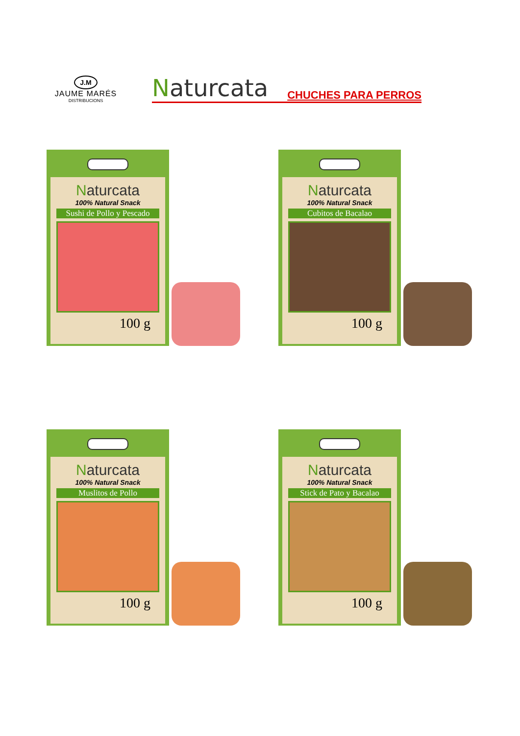J.M
JAUME MARÉS
DISTRIBUCIONS
Naturcata CHUCHES PARA PERROS
Naturcata
100% Natural Snack
Sushi de Pollo y Pescado
100 g
Naturcata
100% Natural Snack
Cubitos de Bacalao
100 g
Naturcata
100% Natural Snack
Muslitos de Pollo
100 g
Naturcata
100% Natural Snack
Stick de Pato y Bacalao
100 g